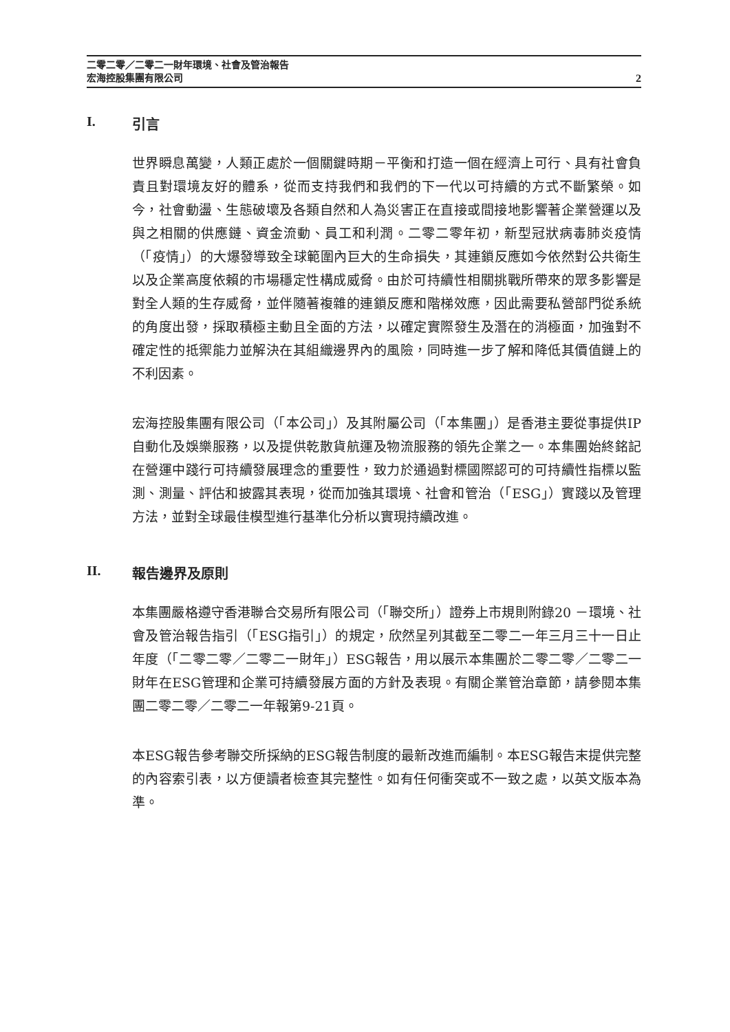二零二零／二零二一財年環境、社會及管治報告
宏海控股集團有限公司 2
I. 引言
世界瞬息萬變，人類正處於一個關鍵時期－平衡和打造一個在經濟上可行、具有社會負責且對環境友好的體系，從而支持我們和我們的下一代以可持續的方式不斷繁榮。如今，社會動盪、生態破壞及各類自然和人為災害正在直接或間接地影響著企業營運以及與之相關的供應鏈、資金流動、員工和利潤。二零二零年初，新型冠狀病毒肺炎疫情（「疫情」）的大爆發導致全球範圍內巨大的生命損失，其連鎖反應如今依然對公共衛生以及企業高度依賴的市場穩定性構成威脅。由於可持續性相關挑戰所帶來的眾多影響是對全人類的生存威脅，並伴隨著複雜的連鎖反應和階梯效應，因此需要私營部門從系統的角度出發，採取積極主動且全面的方法，以確定實際發生及潛在的消極面，加強對不確定性的抵禦能力並解決在其組織邊界內的風險，同時進一步了解和降低其價值鏈上的不利因素。
宏海控股集團有限公司（「本公司」）及其附屬公司（「本集團」）是香港主要從事提供IP自動化及娛樂服務，以及提供乾散貨航運及物流服務的領先企業之一。本集團始終銘記在營運中踐行可持續發展理念的重要性，致力於通過對標國際認可的可持續性指標以監測、測量、評估和披露其表現，從而加強其環境、社會和管治（「ESG」）實踐以及管理方法，並對全球最佳模型進行基準化分析以實現持續改進。
II. 報告邊界及原則
本集團嚴格遵守香港聯合交易所有限公司（「聯交所」）證券上市規則附錄20 －環境、社會及管治報告指引（「ESG指引」）的規定，欣然呈列其截至二零二一年三月三十一日止年度（「二零二零／二零二一財年」）ESG報告，用以展示本集團於二零二零／二零二一財年在ESG管理和企業可持續發展方面的方針及表現。有關企業管治章節，請參閱本集團二零二零／二零二一年報第9-21頁。
本ESG報告參考聯交所採納的ESG報告制度的最新改進而編制。本ESG報告末提供完整的內容索引表，以方便讀者檢查其完整性。如有任何衝突或不一致之處，以英文版本為準。